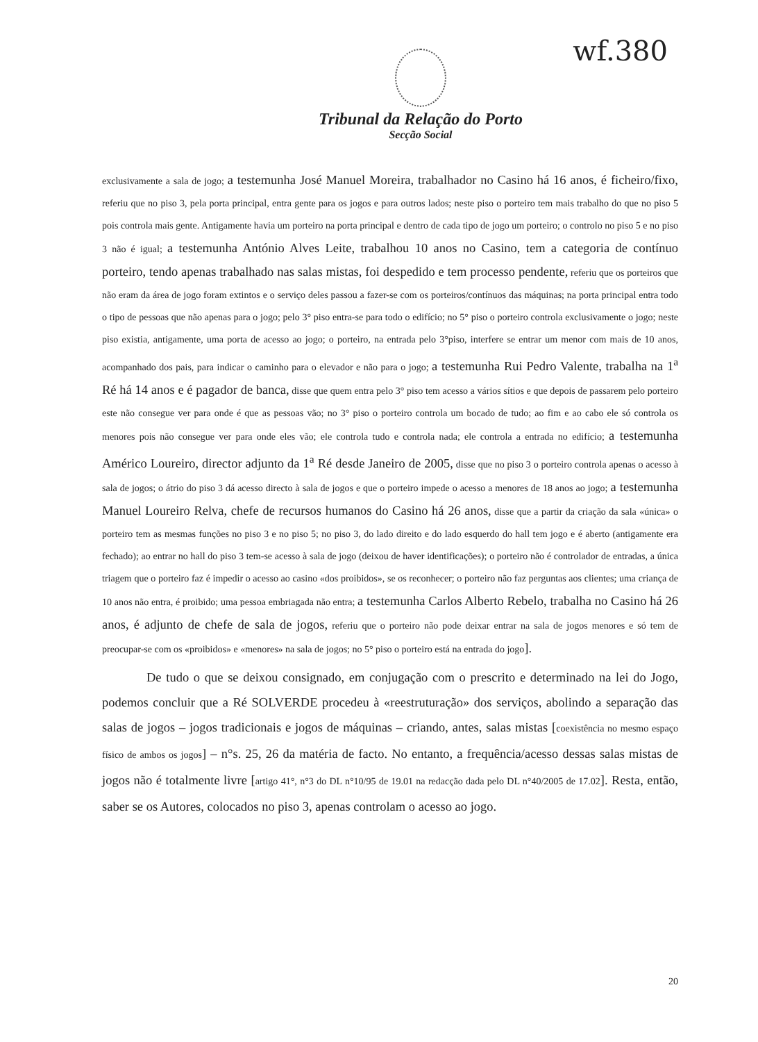wf.380
Tribunal da Relação do Porto
Secção Social
exclusivamente a sala de jogo; a testemunha José Manuel Moreira, trabalhador no Casino há 16 anos, é ficheiro/fixo, referiu que no piso 3, pela porta principal, entra gente para os jogos e para outros lados; neste piso o porteiro tem mais trabalho do que no piso 5 pois controla mais gente. Antigamente havia um porteiro na porta principal e dentro de cada tipo de jogo um porteiro; o controlo no piso 5 e no piso 3 não é igual; a testemunha António Alves Leite, trabalhou 10 anos no Casino, tem a categoria de contínuo porteiro, tendo apenas trabalhado nas salas mistas, foi despedido e tem processo pendente, referiu que os porteiros que não eram da área de jogo foram extintos e o serviço deles passou a fazer-se com os porteiros/contínuos das máquinas; na porta principal entra todo o tipo de pessoas que não apenas para o jogo; pelo 3° piso entra-se para todo o edifício; no 5° piso o porteiro controla exclusivamente o jogo; neste piso existia, antigamente, uma porta de acesso ao jogo; o porteiro, na entrada pelo 3°piso, interfere se entrar um menor com mais de 10 anos, acompanhado dos pais, para indicar o caminho para o elevador e não para o jogo; a testemunha Rui Pedro Valente, trabalha na 1<sup>a</sup> Ré há 14 anos e é pagador de banca, disse que quem entra pelo 3° piso tem acesso a vários sítios e que depois de passarem pelo porteiro este não consegue ver para onde é que as pessoas vão; no 3° piso o porteiro controla um bocado de tudo; ao fim e ao cabo ele só controla os menores pois não consegue ver para onde eles vão; ele controla tudo e controla nada; ele controla a entrada no edifício; a testemunha Américo Loureiro, director adjunto da 1<sup>a</sup> Ré desde Janeiro de 2005, disse que no piso 3 o porteiro controla apenas o acesso à sala de jogos; o átrio do piso 3 dá acesso directo à sala de jogos e que o porteiro impede o acesso a menores de 18 anos ao jogo; a testemunha Manuel Loureiro Relva, chefe de recursos humanos do Casino há 26 anos, disse que a partir da criação da sala «única» o porteiro tem as mesmas funções no piso 3 e no piso 5; no piso 3, do lado direito e do lado esquerdo do hall tem jogo e é aberto (antigamente era fechado); ao entrar no hall do piso 3 tem-se acesso à sala de jogo (deixou de haver identificações); o porteiro não é controlador de entradas, a única triagem que o porteiro faz é impedir o acesso ao casino «dos proibidos», se os reconhecer; o porteiro não faz perguntas aos clientes; uma criança de 10 anos não entra, é proibido; uma pessoa embriagada não entra; a testemunha Carlos Alberto Rebelo, trabalha no Casino há 26 anos, é adjunto de chefe de sala de jogos, referiu que o porteiro não pode deixar entrar na sala de jogos menores e só tem de preocupar-se com os «proibidos» e «menores» na sala de jogos; no 5° piso o porteiro está na entrada do jogo].
De tudo o que se deixou consignado, em conjugação com o prescrito e determinado na lei do Jogo, podemos concluir que a Ré SOLVERDE procedeu à «reestruturação» dos serviços, abolindo a separação das salas de jogos – jogos tradicionais e jogos de máquinas – criando, antes, salas mistas [coexistência no mesmo espaço físico de ambos os jogos] – n°s. 25, 26 da matéria de facto. No entanto, a frequência/acesso dessas salas mistas de jogos não é totalmente livre [artigo 41°, n°3 do DL n°10/95 de 19.01 na redacção dada pelo DL n°40/2005 de 17.02]. Resta, então, saber se os Autores, colocados no piso 3, apenas controlam o acesso ao jogo.
20